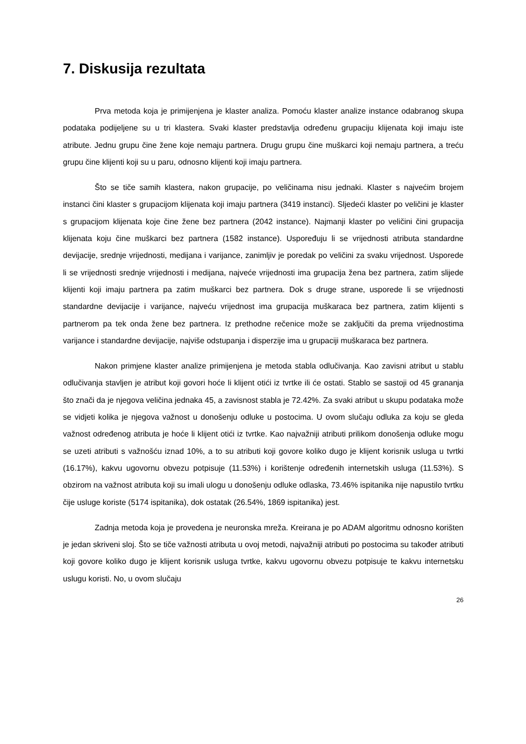7. Diskusija rezultata
Prva metoda koja je primijenjena je klaster analiza. Pomoću klaster analize instance odabranog skupa podataka podijeljene su u tri klastera. Svaki klaster predstavlja određenu grupaciju klijenata koji imaju iste atribute. Jednu grupu čine žene koje nemaju partnera. Drugu grupu čine muškarci koji nemaju partnera, a treću grupu čine klijenti koji su u paru, odnosno klijenti koji imaju partnera.
Što se tiče samih klastera, nakon grupacije, po veličinama nisu jednaki. Klaster s najvećim brojem instanci čini klaster s grupacijom klijenata koji imaju partnera (3419 instanci). Sljedeći klaster po veličini je klaster s grupacijom klijenata koje čine žene bez partnera (2042 instance). Najmanji klaster po veličini čini grupacija klijenata koju čine muškarci bez partnera (1582 instance). Uspoređuju li se vrijednosti atributa standardne devijacije, srednje vrijednosti, medijana i varijance, zanimljiv je poredak po veličini za svaku vrijednost. Usporede li se vrijednosti srednje vrijednosti i medijana, najveće vrijednosti ima grupacija žena bez partnera, zatim slijede klijenti koji imaju partnera pa zatim muškarci bez partnera. Dok s druge strane, usporede li se vrijednosti standardne devijacije i varijance, najveću vrijednost ima grupacija muškaraca bez partnera, zatim klijenti s partnerom pa tek onda žene bez partnera. Iz prethodne rečenice može se zaključiti da prema vrijednostima varijance i standardne devijacije, najviše odstupanja i disperzije ima u grupaciji muškaraca bez partnera.
Nakon primjene klaster analize primijenjena je metoda stabla odlučivanja. Kao zavisni atribut u stablu odlučivanja stavljen je atribut koji govori hoće li klijent otići iz tvrtke ili će ostati. Stablo se sastoji od 45 grananja što znači da je njegova veličina jednaka 45, a zavisnost stabla je 72.42%. Za svaki atribut u skupu podataka može se vidjeti kolika je njegova važnost u donošenju odluke u postocima. U ovom slučaju odluka za koju se gleda važnost određenog atributa je hoće li klijent otići iz tvrtke. Kao najvažniji atributi prilikom donošenja odluke mogu se uzeti atributi s važnošću iznad 10%, a to su atributi koji govore koliko dugo je klijent korisnik usluga u tvrtki (16.17%), kakvu ugovornu obvezu potpisuje (11.53%) i korištenje određenih internetskih usluga (11.53%). S obzirom na važnost atributa koji su imali ulogu u donošenju odluke odlaska, 73.46% ispitanika nije napustilo tvrtku čije usluge koriste (5174 ispitanika), dok ostatak (26.54%, 1869 ispitanika) jest.
Zadnja metoda koja je provedena je neuronska mreža. Kreirana je po ADAM algoritmu odnosno korišten je jedan skriveni sloj. Što se tiče važnosti atributa u ovoj metodi, najvažniji atributi po postocima su također atributi koji govore koliko dugo je klijent korisnik usluga tvrtke, kakvu ugovornu obvezu potpisuje te kakvu internetsku uslugu koristi. No, u ovom slučaju
26